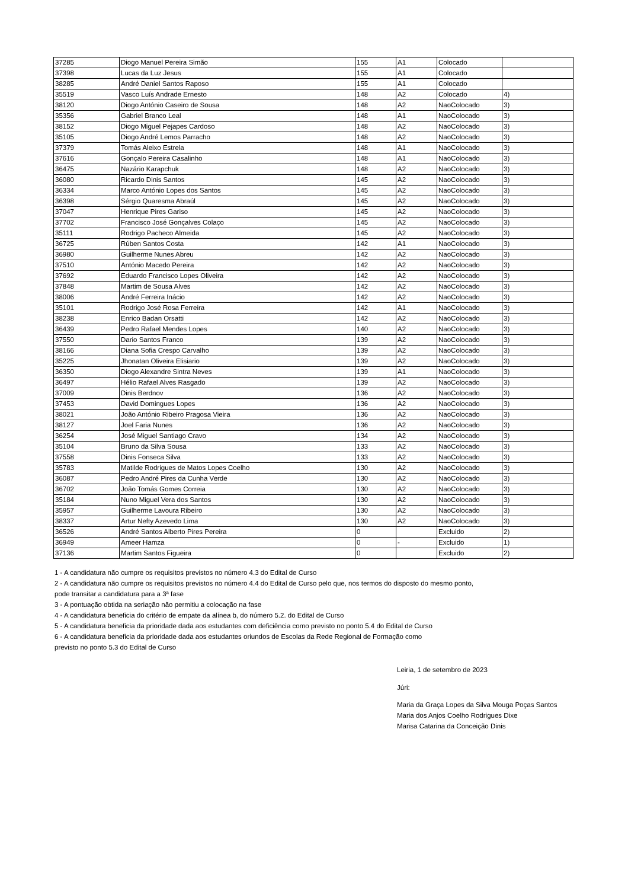| 37285 | Diogo Manuel Pereira Simão | 155 | A1 | Colocado | |
| 37398 | Lucas da Luz Jesus | 155 | A1 | Colocado | |
| 38285 | André Daniel Santos Raposo | 155 | A1 | Colocado | |
| 35519 | Vasco Luís Andrade Ernesto | 148 | A2 | Colocado | 4) |
| 38120 | Diogo António Caseiro de Sousa | 148 | A2 | NaoColocado | 3) |
| 35356 | Gabriel Branco Leal | 148 | A1 | NaoColocado | 3) |
| 38152 | Diogo Miguel Pejapes Cardoso | 148 | A2 | NaoColocado | 3) |
| 35105 | Diogo André Lemos Parracho | 148 | A2 | NaoColocado | 3) |
| 37379 | Tomás Aleixo Estrela | 148 | A1 | NaoColocado | 3) |
| 37616 | Gonçalo Pereira Casalinho | 148 | A1 | NaoColocado | 3) |
| 36475 | Nazário Karapchuk | 148 | A2 | NaoColocado | 3) |
| 36080 | Ricardo Dinis Santos | 145 | A2 | NaoColocado | 3) |
| 36334 | Marco António Lopes dos Santos | 145 | A2 | NaoColocado | 3) |
| 36398 | Sérgio Quaresma Abraúl | 145 | A2 | NaoColocado | 3) |
| 37047 | Henrique Pires Gariso | 145 | A2 | NaoColocado | 3) |
| 37702 | Francisco José Gonçalves Colaço | 145 | A2 | NaoColocado | 3) |
| 35111 | Rodrigo Pacheco Almeida | 145 | A2 | NaoColocado | 3) |
| 36725 | Rúben Santos Costa | 142 | A1 | NaoColocado | 3) |
| 36980 | Guilherme Nunes Abreu | 142 | A2 | NaoColocado | 3) |
| 37510 | António Macedo Pereira | 142 | A2 | NaoColocado | 3) |
| 37692 | Eduardo Francisco Lopes Oliveira | 142 | A2 | NaoColocado | 3) |
| 37848 | Martim de Sousa Alves | 142 | A2 | NaoColocado | 3) |
| 38006 | André Ferreira Inácio | 142 | A2 | NaoColocado | 3) |
| 35101 | Rodrigo José Rosa Ferreira | 142 | A1 | NaoColocado | 3) |
| 38238 | Enrico Badan Orsatti | 142 | A2 | NaoColocado | 3) |
| 36439 | Pedro Rafael Mendes Lopes | 140 | A2 | NaoColocado | 3) |
| 37550 | Dario Santos Franco | 139 | A2 | NaoColocado | 3) |
| 38166 | Diana Sofia Crespo Carvalho | 139 | A2 | NaoColocado | 3) |
| 35225 | Jhonatan Oliveira Elisiario | 139 | A2 | NaoColocado | 3) |
| 36350 | Diogo Alexandre Sintra Neves | 139 | A1 | NaoColocado | 3) |
| 36497 | Hélio Rafael Alves Rasgado | 139 | A2 | NaoColocado | 3) |
| 37009 | Dinis Berdnov | 136 | A2 | NaoColocado | 3) |
| 37453 | David Domingues Lopes | 136 | A2 | NaoColocado | 3) |
| 38021 | João António Ribeiro Pragosa Vieira | 136 | A2 | NaoColocado | 3) |
| 38127 | Joel Faria Nunes | 136 | A2 | NaoColocado | 3) |
| 36254 | José Miguel Santiago Cravo | 134 | A2 | NaoColocado | 3) |
| 35104 | Bruno da Silva Sousa | 133 | A2 | NaoColocado | 3) |
| 37558 | Dinis Fonseca Silva | 133 | A2 | NaoColocado | 3) |
| 35783 | Matilde Rodrigues de Matos Lopes Coelho | 130 | A2 | NaoColocado | 3) |
| 36087 | Pedro André Pires da Cunha Verde | 130 | A2 | NaoColocado | 3) |
| 36702 | João Tomás Gomes Correia | 130 | A2 | NaoColocado | 3) |
| 35184 | Nuno Miguel Vera dos Santos | 130 | A2 | NaoColocado | 3) |
| 35957 | Guilherme Lavoura Ribeiro | 130 | A2 | NaoColocado | 3) |
| 38337 | Artur Nefty Azevedo Lima | 130 | A2 | NaoColocado | 3) |
| 36526 | André Santos Alberto Pires Pereira | 0 | | Excluido | 2) |
| 36949 | Ameer Hamza | 0 | - | Excluido | 1) |
| 37136 | Martim Santos Figueira | 0 | | Excluido | 2) |
1 - A candidatura não cumpre os requisitos previstos no número 4.3 do Edital de Curso
2 - A candidatura não cumpre os requisitos previstos no número 4.4 do Edital de Curso pelo que, nos termos do disposto do mesmo ponto,
pode transitar a candidatura para a 3ª fase
3 - A pontuação obtida na seriação não permitiu a colocação na fase
4 - A candidatura beneficia do critério de empate da alínea b, do número 5.2. do Edital de Curso
5 - A candidatura beneficia da prioridade dada aos estudantes com deficiência como previsto no ponto 5.4 do Edital de Curso
6 - A candidatura beneficia da prioridade dada aos estudantes oriundos de Escolas da Rede Regional de Formação como
previsto no ponto 5.3 do Edital de Curso
Leiria, 1 de setembro de 2023
Júri:
Maria da Graça Lopes da Silva Mouga Poças Santos
Maria dos Anjos Coelho Rodrigues Dixe
Marisa Catarina da Conceição Dinis